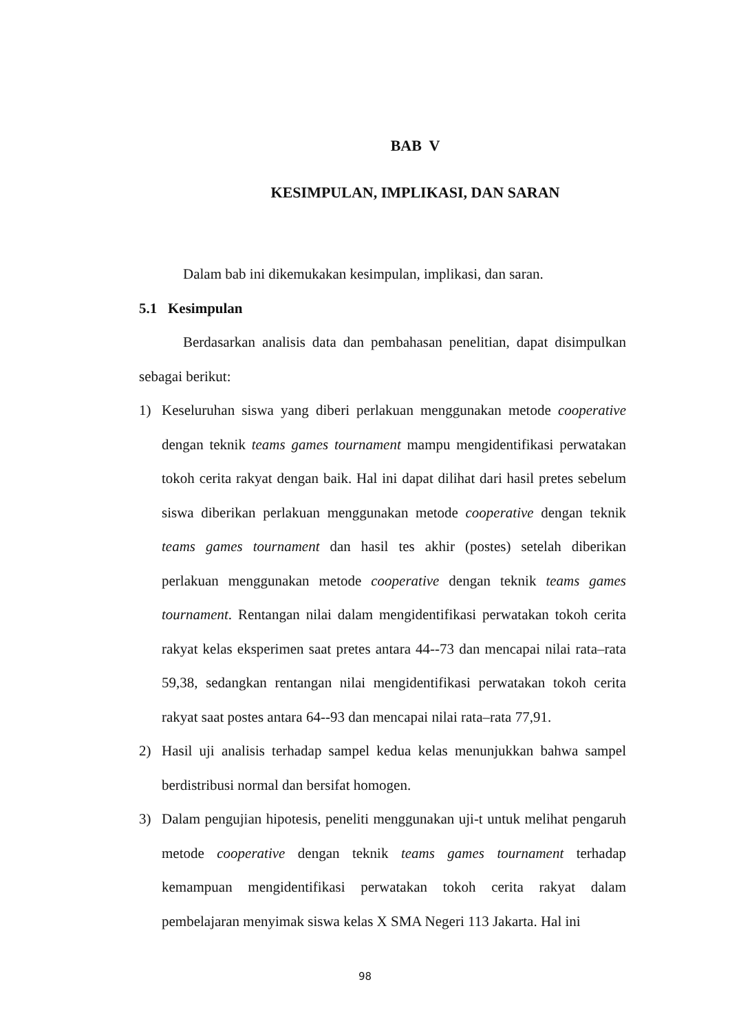BAB V
KESIMPULAN, IMPLIKASI, DAN SARAN
Dalam bab ini dikemukakan kesimpulan, implikasi, dan saran.
5.1 Kesimpulan
Berdasarkan analisis data dan pembahasan penelitian, dapat disimpulkan sebagai berikut:
1) Keseluruhan siswa yang diberi perlakuan menggunakan metode cooperative dengan teknik teams games tournament mampu mengidentifikasi perwatakan tokoh cerita rakyat dengan baik. Hal ini dapat dilihat dari hasil pretes sebelum siswa diberikan perlakuan menggunakan metode cooperative dengan teknik teams games tournament dan hasil tes akhir (postes) setelah diberikan perlakuan menggunakan metode cooperative dengan teknik teams games tournament. Rentangan nilai dalam mengidentifikasi perwatakan tokoh cerita rakyat kelas eksperimen saat pretes antara 44--73 dan mencapai nilai rata–rata 59,38, sedangkan rentangan nilai mengidentifikasi perwatakan tokoh cerita rakyat saat postes antara 64--93 dan mencapai nilai rata–rata 77,91.
2) Hasil uji analisis terhadap sampel kedua kelas menunjukkan bahwa sampel berdistribusi normal dan bersifat homogen.
3) Dalam pengujian hipotesis, peneliti menggunakan uji-t untuk melihat pengaruh metode cooperative dengan teknik teams games tournament terhadap kemampuan mengidentifikasi perwatakan tokoh cerita rakyat dalam pembelajaran menyimak siswa kelas X SMA Negeri 113 Jakarta. Hal ini
98